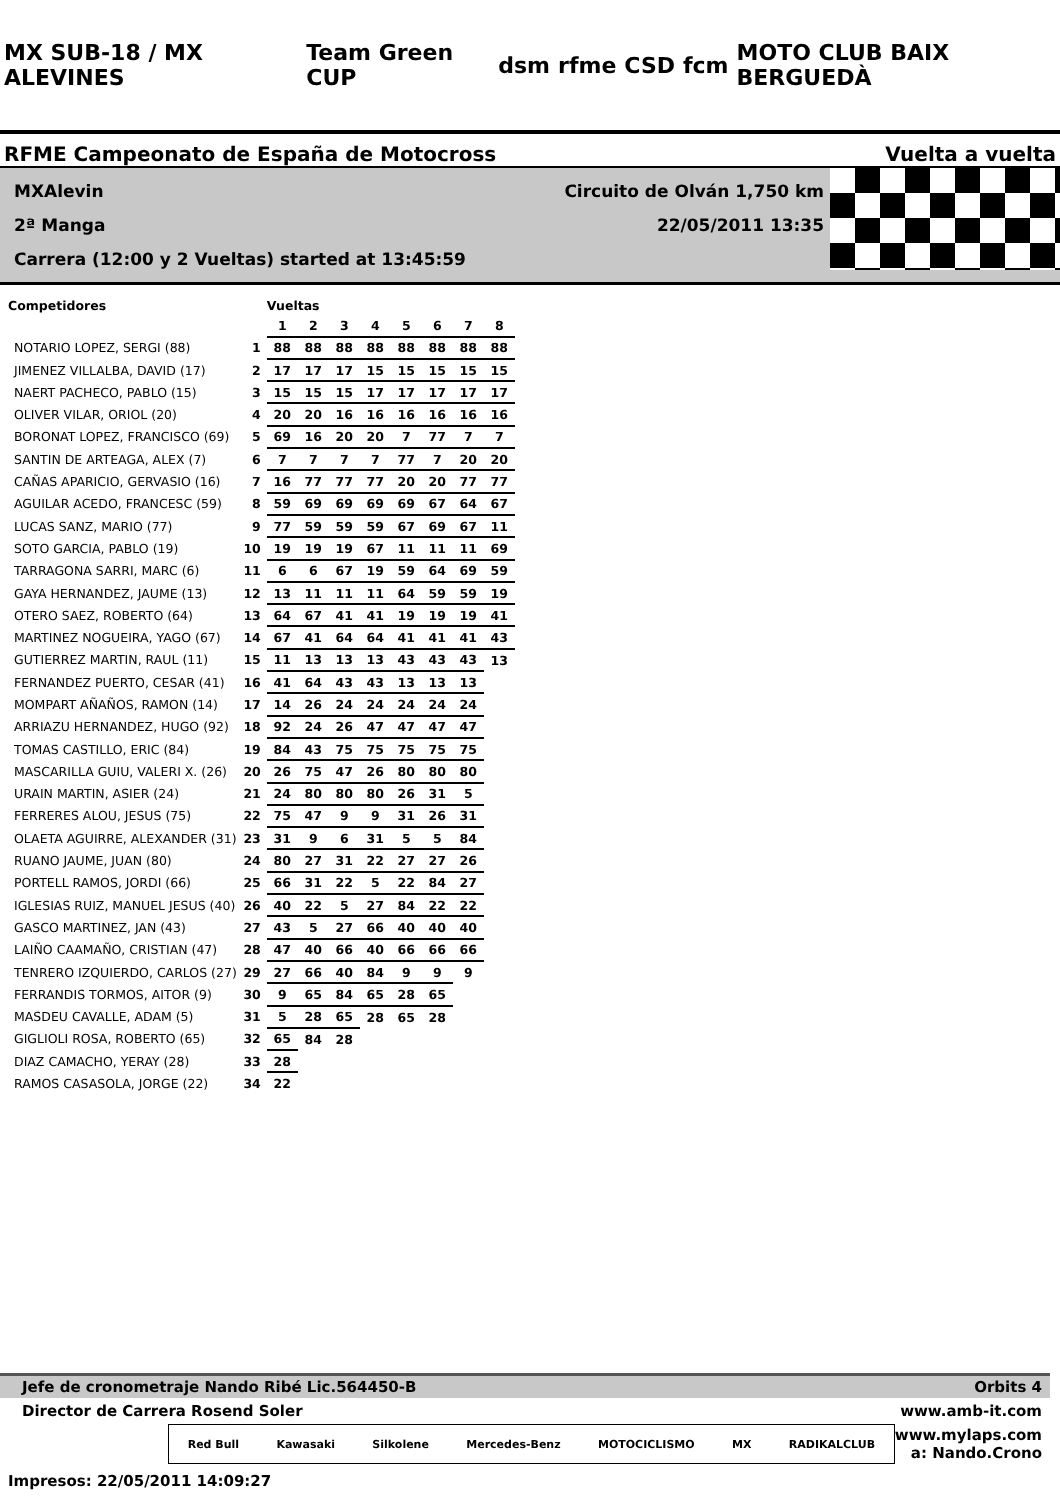MX SUB-18 / MX ALEVINES Team Green CUP dsm rfme CSD fcm MOTO CLUB BAIX BERGUEDÀ
RFME Campeonato de España de Motocross Vuelta a vuelta
MXAlevin Circuito de Olván 1,750 km
2ª Manga 22/05/2011 13:35
Carrera (12:00 y 2 Vueltas) started at 13:45:59
| Competidores | | Vueltas | | | | | | | |
| --- | --- | --- | --- | --- | --- | --- | --- | --- | --- |
| | | 1 | 2 | 3 | 4 | 5 | 6 | 7 | 8 |
| NOTARIO LOPEZ, SERGI (88) | 1 | 88 | 88 | 88 | 88 | 88 | 88 | 88 | 88 |
| JIMENEZ VILLALBA, DAVID (17) | 2 | 17 | 17 | 17 | 15 | 15 | 15 | 15 | 15 |
| NAERT PACHECO, PABLO (15) | 3 | 15 | 15 | 15 | 17 | 17 | 17 | 17 | 17 |
| OLIVER VILAR, ORIOL (20) | 4 | 20 | 20 | 16 | 16 | 16 | 16 | 16 | 16 |
| BORONAT LOPEZ, FRANCISCO (69) | 5 | 69 | 16 | 20 | 20 | 7 | 77 | 7 | 7 |
| SANTIN DE ARTEAGA, ALEX (7) | 6 | 7 | 7 | 7 | 7 | 77 | 7 | 20 | 20 |
| CAÑAS APARICIO, GERVASIO (16) | 7 | 16 | 77 | 77 | 77 | 20 | 20 | 77 | 77 |
| AGUILAR ACEDO, FRANCESC (59) | 8 | 59 | 69 | 69 | 69 | 69 | 67 | 64 | 67 |
| LUCAS SANZ, MARIO (77) | 9 | 77 | 59 | 59 | 59 | 67 | 69 | 67 | 11 |
| SOTO GARCIA, PABLO (19) | 10 | 19 | 19 | 19 | 67 | 11 | 11 | 11 | 69 |
| TARRAGONA SARRI, MARC (6) | 11 | 6 | 6 | 67 | 19 | 59 | 64 | 69 | 59 |
| GAYA HERNANDEZ, JAUME (13) | 12 | 13 | 11 | 11 | 11 | 64 | 59 | 59 | 19 |
| OTERO SAEZ, ROBERTO (64) | 13 | 64 | 67 | 41 | 41 | 19 | 19 | 19 | 41 |
| MARTINEZ NOGUEIRA, YAGO (67) | 14 | 67 | 41 | 64 | 64 | 41 | 41 | 41 | 43 |
| GUTIERREZ MARTIN, RAUL (11) | 15 | 11 | 13 | 13 | 13 | 43 | 43 | 43 | 13 |
| FERNANDEZ PUERTO, CESAR (41) | 16 | 41 | 64 | 43 | 43 | 13 | 13 | 13 | |
| MOMPART AÑAÑOS, RAMON (14) | 17 | 14 | 26 | 24 | 24 | 24 | 24 | 24 | |
| ARRIAZU HERNANDEZ, HUGO (92) | 18 | 92 | 24 | 26 | 47 | 47 | 47 | 47 | |
| TOMAS CASTILLO, ERIC (84) | 19 | 84 | 43 | 75 | 75 | 75 | 75 | 75 | |
| MASCARILLA GUIU, VALERI X. (26) | 20 | 26 | 75 | 47 | 26 | 80 | 80 | 80 | |
| URAIN MARTIN, ASIER (24) | 21 | 24 | 80 | 80 | 80 | 26 | 31 | 5 | |
| FERRERES ALOU, JESUS (75) | 22 | 75 | 47 | 9 | 9 | 31 | 26 | 31 | |
| OLAETA AGUIRRE, ALEXANDER (31) | 23 | 31 | 9 | 6 | 31 | 5 | 5 | 84 | |
| RUANO JAUME, JUAN (80) | 24 | 80 | 27 | 31 | 22 | 27 | 27 | 26 | |
| PORTELL RAMOS, JORDI (66) | 25 | 66 | 31 | 22 | 5 | 22 | 84 | 27 | |
| IGLESIAS RUIZ, MANUEL JESUS (40) | 26 | 40 | 22 | 5 | 27 | 84 | 22 | 22 | |
| GASCO MARTINEZ, JAN (43) | 27 | 43 | 5 | 27 | 66 | 40 | 40 | 40 | |
| LAIÑO CAAMAÑO, CRISTIAN (47) | 28 | 47 | 40 | 66 | 40 | 66 | 66 | 66 | |
| TENRERO IZQUIERDO, CARLOS (27) | 29 | 27 | 66 | 40 | 84 | 9 | 9 | 9 | |
| FERRANDIS TORMOS, AITOR (9) | 30 | 9 | 65 | 84 | 65 | 28 | 65 | | |
| MASDEU CAVALLE, ADAM (5) | 31 | 5 | 28 | 65 | 28 | 65 | 28 | | |
| GIGLIOLI ROSA, ROBERTO (65) | 32 | 65 | 84 | 28 | | | | | |
| DIAZ CAMACHO, YERAY (28) | 33 | 28 | | | | | | | |
| RAMOS CASASOLA, JORGE (22) | 34 | 22 | | | | | | | |
Jefe de cronometraje Nando Ribé Lic.564450-B Orbits 4
Director de Carrera Rosend Soler www.amb-it.com
Red Bull Kawasaki Silkolene Mercedes-Benz MOTOCICLISMO MX RADIKALCLUB
www.mylaps.com
a: Nando.Crono
Impresos: 22/05/2011 14:09:27